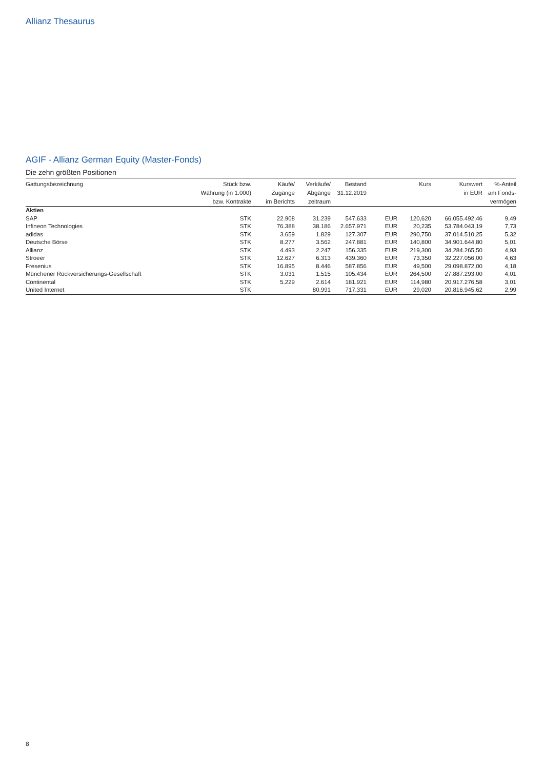Allianz Thesaurus
AGIF - Allianz German Equity (Master-Fonds)
Die zehn größten Positionen
| Gattungsbezeichnung | Stück bzw. Währung (in 1.000) bzw. Kontrakte | Käufe/ Zugänge im Berichts | Verkäufe/ Abgänge zeitraum | Bestand 31.12.2019 | | Kurs | Kurswert in EUR | %-Anteil am Fonds- vermögen |
| --- | --- | --- | --- | --- | --- | --- | --- | --- |
| Aktien | | | | | | | | |
| SAP | STK | 22.908 | 31.239 | 547.633 | EUR | 120,620 | 66.055.492,46 | 9,49 |
| Infineon Technologies | STK | 76.388 | 38.186 | 2.657.971 | EUR | 20,235 | 53.784.043,19 | 7,73 |
| adidas | STK | 3.659 | 1.829 | 127.307 | EUR | 290,750 | 37.014.510,25 | 5,32 |
| Deutsche Börse | STK | 8.277 | 3.562 | 247.881 | EUR | 140,800 | 34.901.644,80 | 5,01 |
| Allianz | STK | 4.493 | 2.247 | 156.335 | EUR | 219,300 | 34.284.265,50 | 4,93 |
| Stroeer | STK | 12.627 | 6.313 | 439.360 | EUR | 73,350 | 32.227.056,00 | 4,63 |
| Fresenius | STK | 16.895 | 8.446 | 587.856 | EUR | 49,500 | 29.098.872,00 | 4,18 |
| Münchener Rückversicherungs-Gesellschaft | STK | 3.031 | 1.515 | 105.434 | EUR | 264,500 | 27.887.293,00 | 4,01 |
| Continental | STK | 5.229 | 2.614 | 181.921 | EUR | 114,980 | 20.917.276,58 | 3,01 |
| United Internet | STK | | 80.991 | 717.331 | EUR | 29,020 | 20.816.945,62 | 2,99 |
8